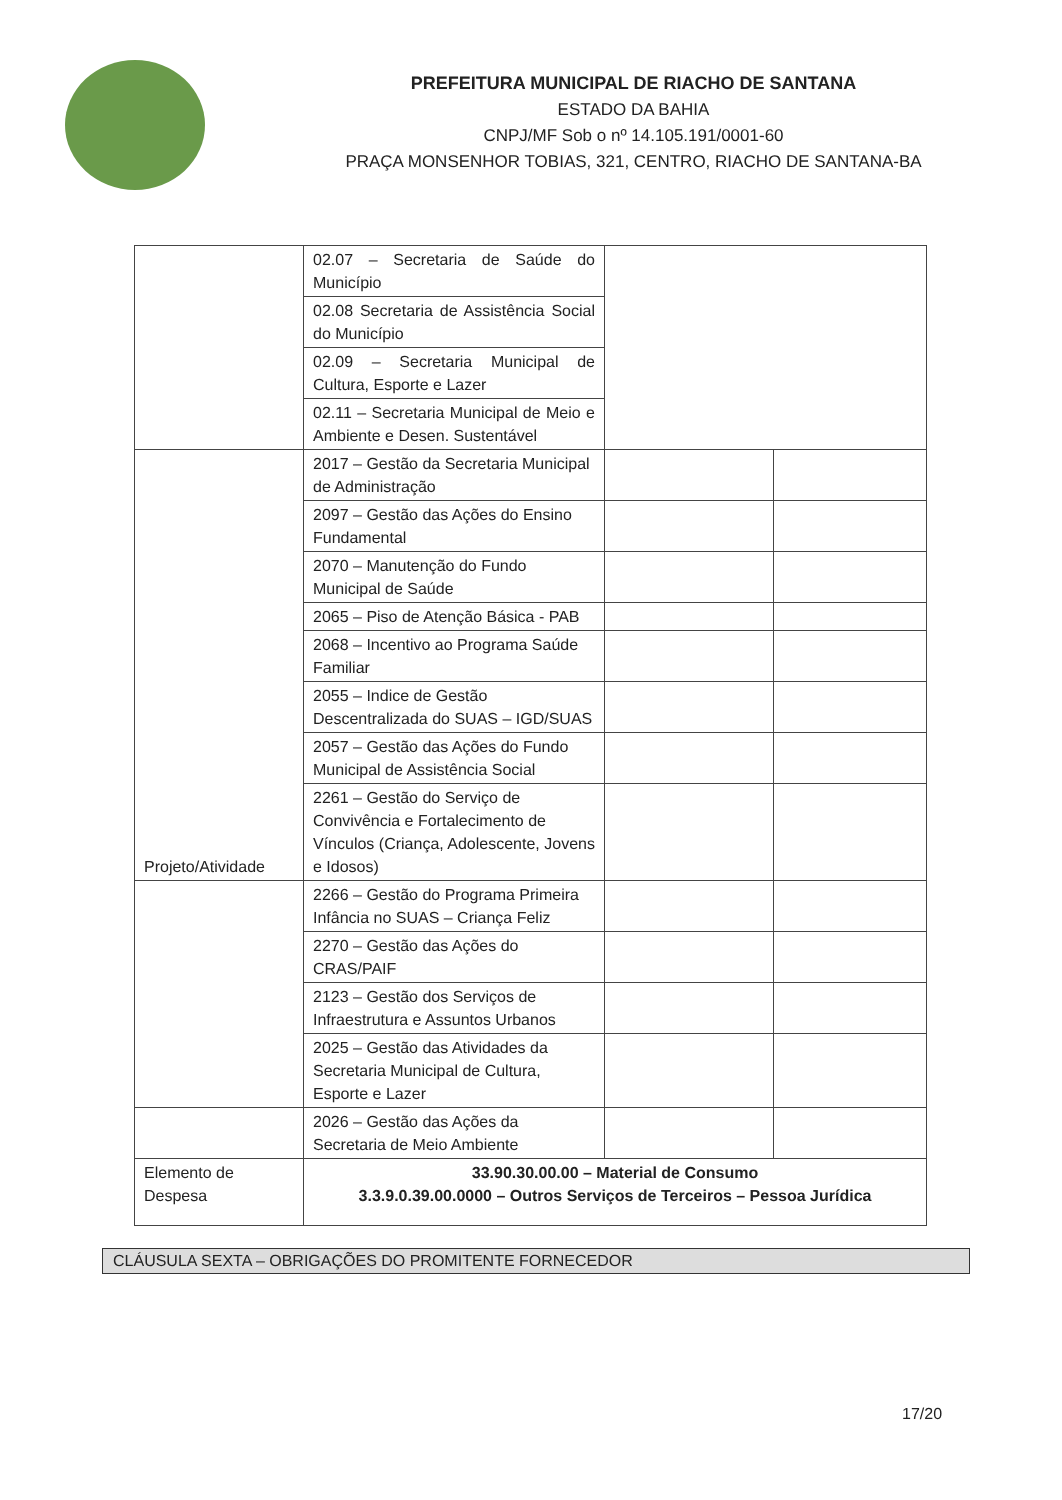PREFEITURA MUNICIPAL DE RIACHO DE SANTANA
ESTADO DA BAHIA
CNPJ/MF Sob o nº 14.105.191/0001-60
PRAÇA MONSENHOR TOBIAS, 321, CENTRO, RIACHO DE SANTANA-BA
| | 02.07 – Secretaria de Saúde do Município | | |
| | 02.08 Secretaria de Assistência Social do Município | | |
| | 02.09 – Secretaria Municipal de Cultura, Esporte e Lazer | | |
| | 02.11 – Secretaria Municipal de Meio e Ambiente e Desen. Sustentável | | |
| Projeto/Atividade | 2017 – Gestão da Secretaria Municipal de Administração | | |
| | 2097 – Gestão das Ações do Ensino Fundamental | | |
| | 2070 – Manutenção do Fundo Municipal de Saúde | | |
| | 2065 – Piso de Atenção Básica - PAB | | |
| | 2068 – Incentivo ao Programa Saúde Familiar | | |
| | 2055 – Indice de Gestão Descentralizada do SUAS – IGD/SUAS | | |
| | 2057 – Gestão das Ações do Fundo Municipal de Assistência Social | | |
| | 2261 – Gestão do Serviço de Convivência e Fortalecimento de Vínculos (Criança, Adolescente, Jovens e Idosos) | | |
| | 2266 – Gestão do Programa Primeira Infância no SUAS – Criança Feliz | | |
| | 2270 – Gestão das Ações do CRAS/PAIF | | |
| | 2123 – Gestão dos Serviços de Infraestrutura e Assuntos Urbanos | | |
| | 2025 – Gestão das Atividades da Secretaria Municipal de Cultura, Esporte e Lazer | | |
| | 2026 – Gestão das Ações da Secretaria de Meio Ambiente | | |
| Elemento de Despesa | 33.90.30.00.00 – Material de Consumo 3.3.9.0.39.00.0000 – Outros Serviços de Terceiros – Pessoa Jurídica | | |
CLÁUSULA SEXTA – OBRIGAÇÕES DO PROMITENTE FORNECEDOR
17/20